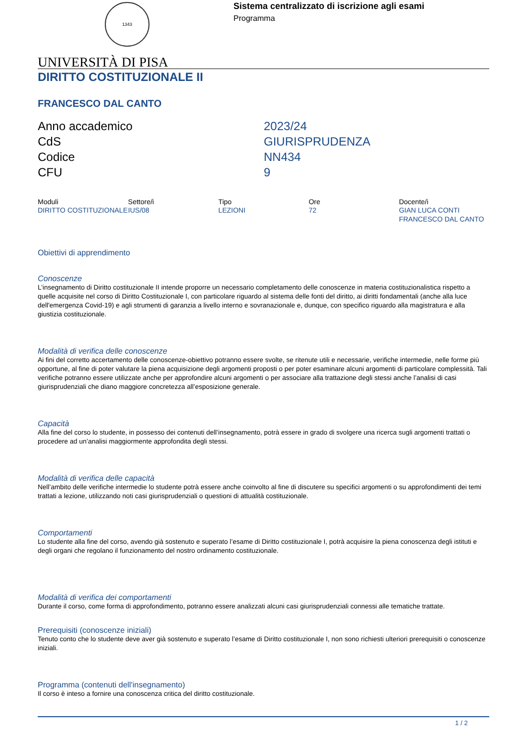1343
Sistema centralizzato di iscrizione agli esami
Programma
UNIVERSITÀ DI PISA
DIRITTO COSTITUZIONALE II
FRANCESCO DAL CANTO
| Anno accademico | 2023/24 |
| CdS | GIURISPRUDENZA |
| Codice | NN434 |
| CFU | 9 |
| Moduli | Settore/i | Tipo | Ore | Docente/i |
| --- | --- | --- | --- | --- |
| DIRITTO COSTITUZIONALE | IUS/08 | LEZIONI | 72 | GIAN LUCA CONTI FRANCESCO DAL CANTO |
Obiettivi di apprendimento
Conoscenze
L’insegnamento di Diritto costituzionale II intende proporre un necessario completamento delle conoscenze in materia costituzionalistica rispetto a quelle acquisite nel corso di Diritto Costituzionale I, con particolare riguardo al sistema delle fonti del diritto, ai diritti fondamentali (anche alla luce dell'emergenza Covid-19) e agli strumenti di garanzia a livello interno e sovranazionale e, dunque, con specifico riguardo alla magistratura e alla giustizia costituzionale.
Modalità di verifica delle conoscenze
Ai fini del corretto accertamento delle conoscenze-obiettivo potranno essere svolte, se ritenute utili e necessarie, verifiche intermedie, nelle forme più opportune, al fine di poter valutare la piena acquisizione degli argomenti proposti o per poter esaminare alcuni argomenti di particolare complessità. Tali verifiche potranno essere utilizzate anche per approfondire alcuni argomenti o per associare alla trattazione degli stessi anche l’analisi di casi giurisprudenziali che diano maggiore concretezza all’esposizione generale.
Capacità
Alla fine del corso lo studente, in possesso dei contenuti dell’insegnamento, potrà essere in grado di svolgere una ricerca sugli argomenti trattati o procedere ad un’analisi maggiormente approfondita degli stessi.
Modalità di verifica delle capacità
Nell’ambito delle verifiche intermedie lo studente potrà essere anche coinvolto al fine di discutere su specifici argomenti o su approfondimenti dei temi trattati a lezione, utilizzando noti casi giurisprudenziali o questioni di attualità costituzionale.
Comportamenti
Lo studente alla fine del corso, avendo già sostenuto e superato l’esame di Diritto costituzionale I, potrà acquisire la piena conoscenza degli istituti e degli organi che regolano il funzionamento del nostro ordinamento costituzionale.
Modalità di verifica dei comportamenti
Durante il corso, come forma di approfondimento, potranno essere analizzati alcuni casi giurisprudenziali connessi alle tematiche trattate.
Prerequisiti (conoscenze iniziali)
Tenuto conto che lo studente deve aver già sostenuto e superato l’esame di Diritto costituzionale I, non sono richiesti ulteriori prerequisiti o conoscenze iniziali.
Programma (contenuti dell'insegnamento)
Il corso è inteso a fornire una conoscenza critica del diritto costituzionale.
1 / 2